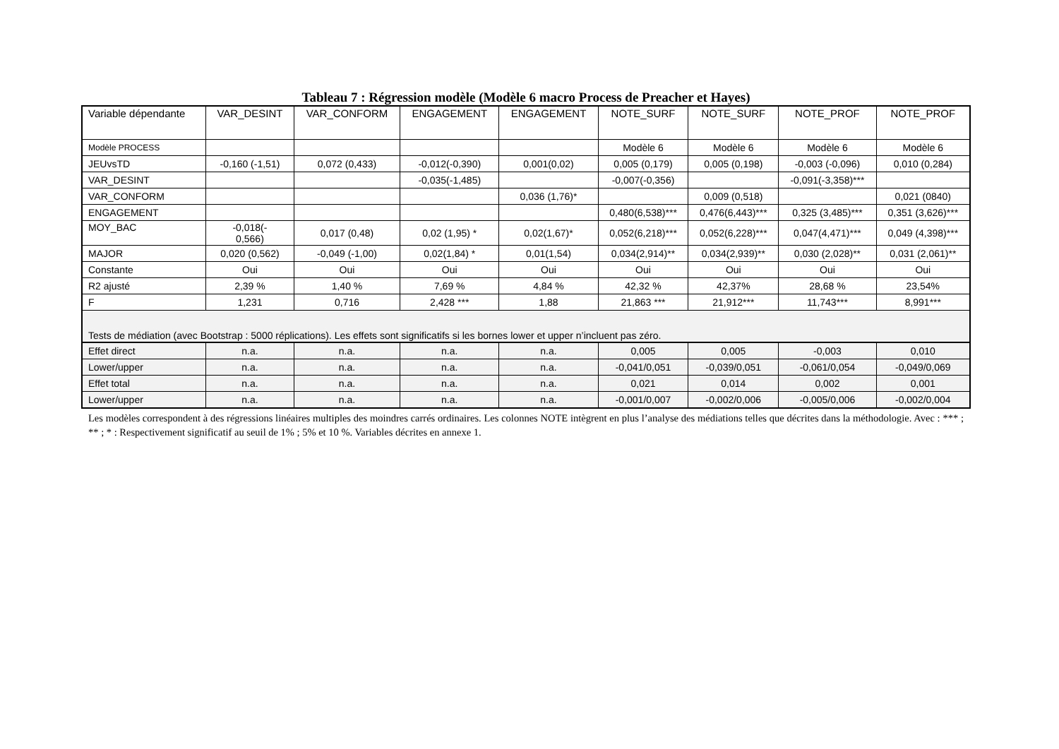Tableau 7 : Régression modèle (Modèle 6 macro Process de Preacher et Hayes)
| Variable dépendante | VAR_DESINT | VAR_CONFORM | ENGAGEMENT | ENGAGEMENT | NOTE_SURF | NOTE_SURF | NOTE_PROF | NOTE_PROF |
| Modèle PROCESS | | | | | Modèle 6 | Modèle 6 | Modèle 6 | Modèle 6 |
| JEUvsTD | -0,160 (-1,51) | 0,072 (0,433) | -0,012(-0,390) | 0,001(0,02) | 0,005 (0,179) | 0,005 (0,198) | -0,003 (-0,096) | 0,010 (0,284) |
| VAR_DESINT | | | -0,035(-1,485) | | -0,007(-0,356) | | -0,091(-3,358)*** | |
| VAR_CONFORM | | | | 0,036 (1,76)* | | 0,009 (0,518) | | 0,021 (0840) |
| ENGAGEMENT | | | | | 0,480(6,538)*** | 0,476(6,443)*** | 0,325 (3,485)*** | 0,351 (3,626)*** |
| MOY_BAC | -0,018(- 0,566) | 0,017 (0,48) | 0,02 (1,95) * | 0,02(1,67)* | 0,052(6,218)*** | 0,052(6,228)*** | 0,047(4,471)*** | 0,049 (4,398)*** |
| MAJOR | 0,020 (0,562) | -0,049 (-1,00) | 0,02(1,84) * | 0,01(1,54) | 0,034(2,914)** | 0,034(2,939)** | 0,030 (2,028)** | 0,031 (2,061)** |
| Constante | Oui | Oui | Oui | Oui | Oui | Oui | Oui | Oui |
| R2 ajusté | 2,39 % | 1,40 % | 7,69 % | 4,84 % | 42,32 % | 42,37% | 28,68 % | 23,54% |
| F | 1,231 | 0,716 | 2,428 *** | 1,88 | 21,863 *** | 21,912*** | 11,743*** | 8,991*** |
| Tests de médiation (avec Bootstrap : 5000 réplications). Les effets sont significatifs si les bornes lower et upper n’incluent pas zéro. | | | | | | | | |
| Effet direct | n.a. | n.a. | n.a. | n.a. | 0,005 | 0,005 | -0,003 | 0,010 |
| Lower/upper | n.a. | n.a. | n.a. | n.a. | -0,041/0,051 | -0,039/0,051 | -0,061/0,054 | -0,049/0,069 |
| Effet total | n.a. | n.a. | n.a. | n.a. | 0,021 | 0,014 | 0,002 | 0,001 |
| Lower/upper | n.a. | n.a. | n.a. | n.a. | -0,001/0,007 | -0,002/0,006 | -0,005/0,006 | -0,002/0,004 |
Les modèles correspondent à des régressions linéaires multiples des moindres carrés ordinaires. Les colonnes NOTE intègrent en plus l’analyse des médiations telles que décrites dans la méthodologie. Avec : *** ; ** ; * : Respectivement significatif au seuil de 1% ; 5% et 10 %. Variables décrites en annexe 1.